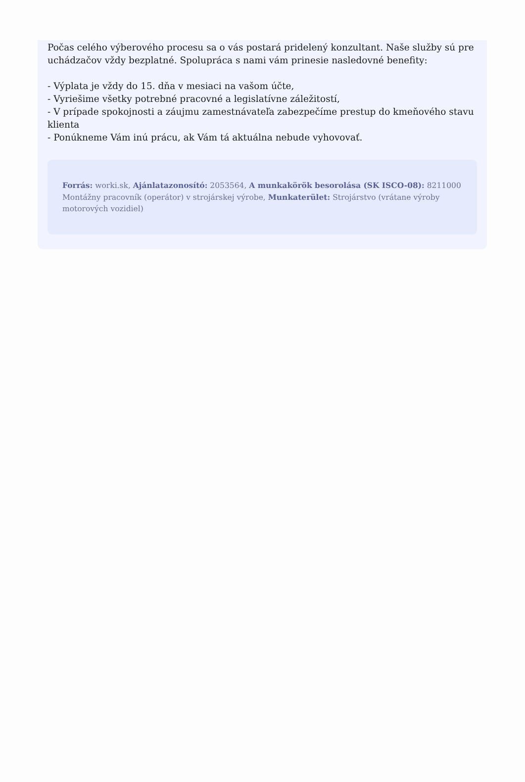Počas celého výberového procesu sa o vás postará pridelený konzultant. Naše služby sú pre uchádzačov vždy bezplatné. Spolupráca s nami vám prinesie nasledovné benefity:
- Výplata je vždy do 15. dňa v mesiaci na vašom účte,
- Vyriešime všetky potrebné pracovné a legislatívne záležitostí,
- V prípade spokojnosti a záujmu zamestnávateľa zabezpečíme prestup do kmeňového stavu klienta
- Ponúkneme Vám inú prácu, ak Vám tá aktuálna nebude vyhovovať.
Forrás: worki.sk, Ajánlatazonosító: 2053564, A munkakörök besorolása (SK ISCO-08): 8211000 Montážny pracovník (operátor) v strojárskej výrobe, Munkaterület: Strojárstvo (vrátane výroby motorových vozidiel)